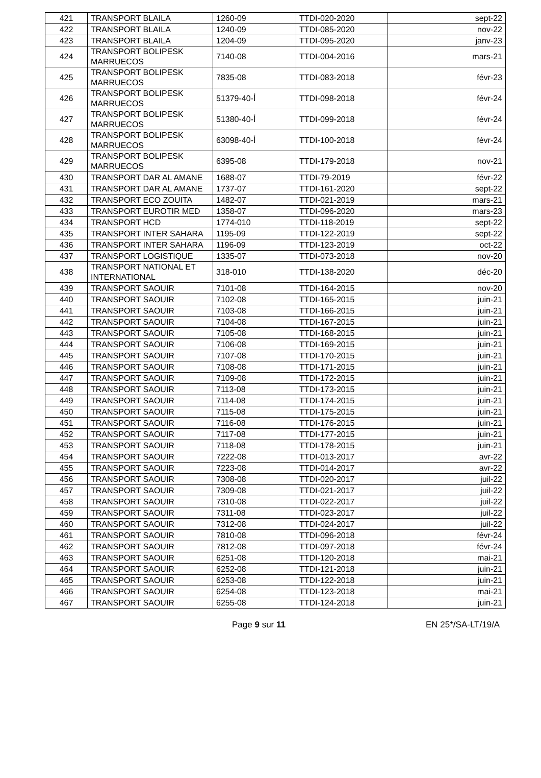| 421 | TRANSPORT BLAILA | 1260-09 | TTDI-020-2020 | sept-22 |
| 422 | TRANSPORT BLAILA | 1240-09 | TTDI-085-2020 | nov-22 |
| 423 | TRANSPORT BLAILA | 1204-09 | TTDI-095-2020 | janv-23 |
| 424 | TRANSPORT BOLIPESK MARRUECOS | 7140-08 | TTDI-004-2016 | mars-21 |
| 425 | TRANSPORT BOLIPESK MARRUECOS | 7835-08 | TTDI-083-2018 | févr-23 |
| 426 | TRANSPORT BOLIPESK MARRUECOS | 51379-أ-40 | TTDI-098-2018 | févr-24 |
| 427 | TRANSPORT BOLIPESK MARRUECOS | 51380-أ-40 | TTDI-099-2018 | févr-24 |
| 428 | TRANSPORT BOLIPESK MARRUECOS | 63098-أ-40 | TTDI-100-2018 | févr-24 |
| 429 | TRANSPORT BOLIPESK MARRUECOS | 6395-08 | TTDI-179-2018 | nov-21 |
| 430 | TRANSPORT DAR AL AMANE | 1688-07 | TTDI-79-2019 | févr-22 |
| 431 | TRANSPORT DAR AL AMANE | 1737-07 | TTDI-161-2020 | sept-22 |
| 432 | TRANSPORT ECO ZOUITA | 1482-07 | TTDI-021-2019 | mars-21 |
| 433 | TRANSPORT EUROTIR MED | 1358-07 | TTDI-096-2020 | mars-23 |
| 434 | TRANSPORT HCD | 1774-010 | TTDI-118-2019 | sept-22 |
| 435 | TRANSPORT INTER SAHARA | 1195-09 | TTDI-122-2019 | sept-22 |
| 436 | TRANSPORT INTER SAHARA | 1196-09 | TTDI-123-2019 | oct-22 |
| 437 | TRANSPORT LOGISTIQUE | 1335-07 | TTDI-073-2018 | nov-20 |
| 438 | TRANSPORT NATIONAL ET INTERNATIONAL | 318-010 | TTDI-138-2020 | déc-20 |
| 439 | TRANSPORT SAOUIR | 7101-08 | TTDI-164-2015 | nov-20 |
| 440 | TRANSPORT SAOUIR | 7102-08 | TTDI-165-2015 | juin-21 |
| 441 | TRANSPORT SAOUIR | 7103-08 | TTDI-166-2015 | juin-21 |
| 442 | TRANSPORT SAOUIR | 7104-08 | TTDI-167-2015 | juin-21 |
| 443 | TRANSPORT SAOUIR | 7105-08 | TTDI-168-2015 | juin-21 |
| 444 | TRANSPORT SAOUIR | 7106-08 | TTDI-169-2015 | juin-21 |
| 445 | TRANSPORT SAOUIR | 7107-08 | TTDI-170-2015 | juin-21 |
| 446 | TRANSPORT SAOUIR | 7108-08 | TTDI-171-2015 | juin-21 |
| 447 | TRANSPORT SAOUIR | 7109-08 | TTDI-172-2015 | juin-21 |
| 448 | TRANSPORT SAOUIR | 7113-08 | TTDI-173-2015 | juin-21 |
| 449 | TRANSPORT SAOUIR | 7114-08 | TTDI-174-2015 | juin-21 |
| 450 | TRANSPORT SAOUIR | 7115-08 | TTDI-175-2015 | juin-21 |
| 451 | TRANSPORT SAOUIR | 7116-08 | TTDI-176-2015 | juin-21 |
| 452 | TRANSPORT SAOUIR | 7117-08 | TTDI-177-2015 | juin-21 |
| 453 | TRANSPORT SAOUIR | 7118-08 | TTDI-178-2015 | juin-21 |
| 454 | TRANSPORT SAOUIR | 7222-08 | TTDI-013-2017 | avr-22 |
| 455 | TRANSPORT SAOUIR | 7223-08 | TTDI-014-2017 | avr-22 |
| 456 | TRANSPORT SAOUIR | 7308-08 | TTDI-020-2017 | juil-22 |
| 457 | TRANSPORT SAOUIR | 7309-08 | TTDI-021-2017 | juil-22 |
| 458 | TRANSPORT SAOUIR | 7310-08 | TTDI-022-2017 | juil-22 |
| 459 | TRANSPORT SAOUIR | 7311-08 | TTDI-023-2017 | juil-22 |
| 460 | TRANSPORT SAOUIR | 7312-08 | TTDI-024-2017 | juil-22 |
| 461 | TRANSPORT SAOUIR | 7810-08 | TTDI-096-2018 | févr-24 |
| 462 | TRANSPORT SAOUIR | 7812-08 | TTDI-097-2018 | févr-24 |
| 463 | TRANSPORT SAOUIR | 6251-08 | TTDI-120-2018 | mai-21 |
| 464 | TRANSPORT SAOUIR | 6252-08 | TTDI-121-2018 | juin-21 |
| 465 | TRANSPORT SAOUIR | 6253-08 | TTDI-122-2018 | juin-21 |
| 466 | TRANSPORT SAOUIR | 6254-08 | TTDI-123-2018 | mai-21 |
| 467 | TRANSPORT SAOUIR | 6255-08 | TTDI-124-2018 | juin-21 |
Page 9 sur 11 EN 25*/SA-LT/19/A